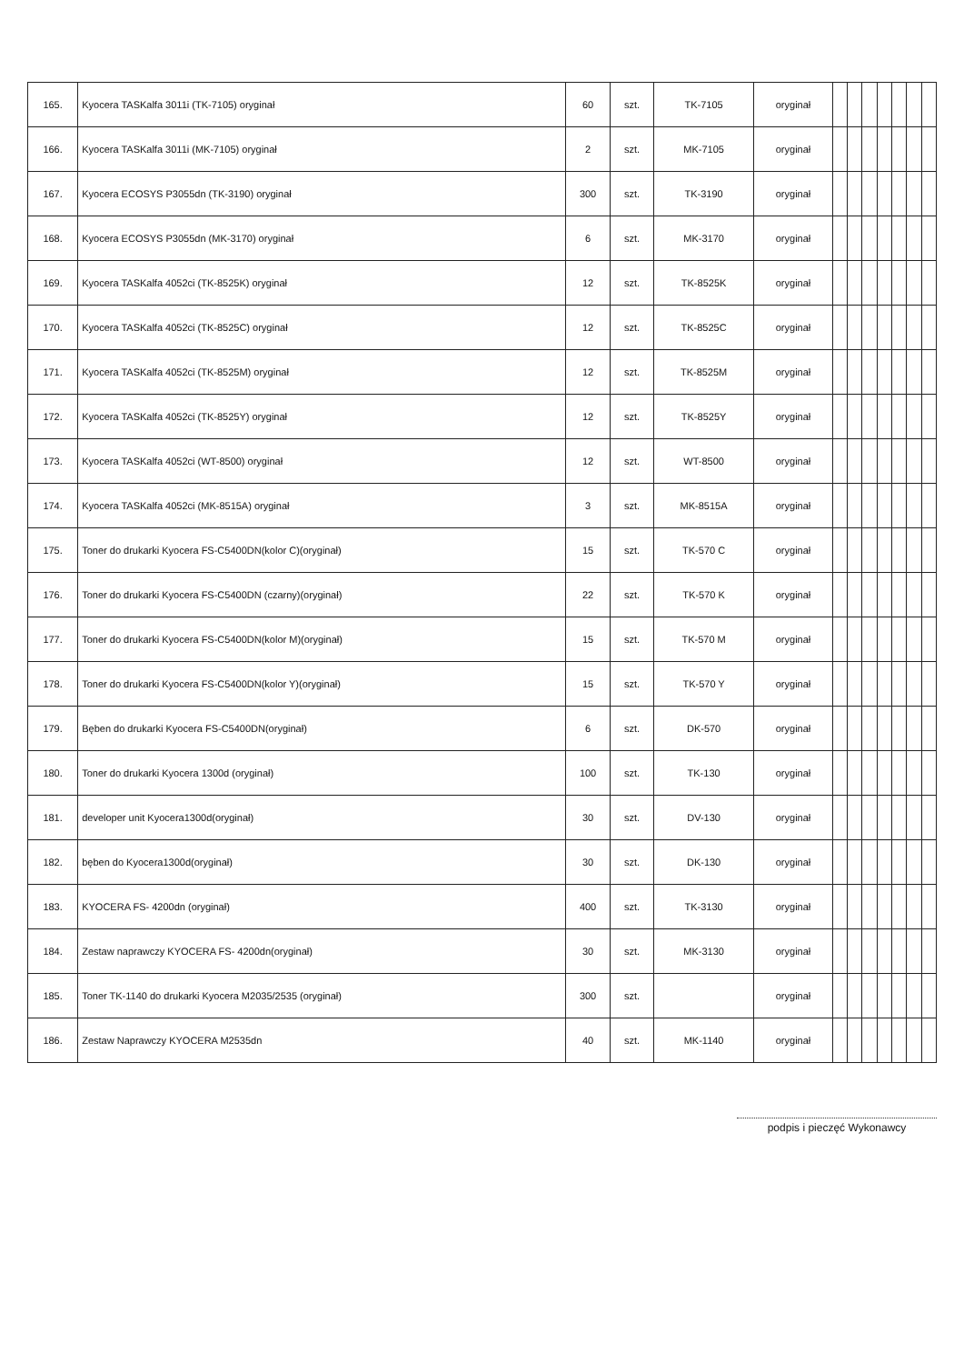| 165. | Kyocera TASKalfa 3011i (TK-7105) oryginał | 60 | szt. | TK-7105 | oryginał | | | | | | | |
| 166. | Kyocera TASKalfa 3011i (MK-7105) oryginał | 2 | szt. | MK-7105 | oryginał | | | | | | | |
| 167. | Kyocera ECOSYS P3055dn (TK-3190) oryginał | 300 | szt. | TK-3190 | oryginał | | | | | | | |
| 168. | Kyocera ECOSYS P3055dn (MK-3170) oryginał | 6 | szt. | MK-3170 | oryginał | | | | | | | |
| 169. | Kyocera TASKalfa 4052ci (TK-8525K) oryginał | 12 | szt. | TK-8525K | oryginał | | | | | | | |
| 170. | Kyocera TASKalfa 4052ci (TK-8525C) oryginał | 12 | szt. | TK-8525C | oryginał | | | | | | | |
| 171. | Kyocera TASKalfa 4052ci (TK-8525M) oryginał | 12 | szt. | TK-8525M | oryginał | | | | | | | |
| 172. | Kyocera TASKalfa 4052ci (TK-8525Y) oryginał | 12 | szt. | TK-8525Y | oryginał | | | | | | | |
| 173. | Kyocera TASKalfa 4052ci (WT-8500) oryginał | 12 | szt. | WT-8500 | oryginał | | | | | | | |
| 174. | Kyocera TASKalfa 4052ci (MK-8515A) oryginał | 3 | szt. | MK-8515A | oryginał | | | | | | | |
| 175. | Toner do drukarki Kyocera FS-C5400DN(kolor C)(oryginał) | 15 | szt. | TK-570 C | oryginał | | | | | | | |
| 176. | Toner do drukarki Kyocera FS-C5400DN (czarny)(oryginał) | 22 | szt. | TK-570 K | oryginał | | | | | | | |
| 177. | Toner do drukarki Kyocera FS-C5400DN(kolor M)(oryginał) | 15 | szt. | TK-570 M | oryginał | | | | | | | |
| 178. | Toner do drukarki Kyocera FS-C5400DN(kolor Y)(oryginał) | 15 | szt. | TK-570 Y | oryginał | | | | | | | |
| 179. | Bęben do drukarki Kyocera FS-C5400DN(oryginał) | 6 | szt. | DK-570 | oryginał | | | | | | | |
| 180. | Toner do drukarki Kyocera 1300d (oryginał) | 100 | szt. | TK-130 | oryginał | | | | | | | |
| 181. | developer unit Kyocera1300d(oryginał) | 30 | szt. | DV-130 | oryginał | | | | | | | |
| 182. | bęben do Kyocera1300d(oryginał) | 30 | szt. | DK-130 | oryginał | | | | | | | |
| 183. | KYOCERA FS- 4200dn (oryginał) | 400 | szt. | TK-3130 | oryginał | | | | | | | |
| 184. | Zestaw naprawczy KYOCERA FS- 4200dn(oryginał) | 30 | szt. | MK-3130 | oryginał | | | | | | | |
| 185. | Toner TK-1140 do drukarki Kyocera M2035/2535 (oryginał) | 300 | szt. | | oryginał | | | | | | | |
| 186. | Zestaw Naprawczy KYOCERA M2535dn | 40 | szt. | MK-1140 | oryginał | | | | | | | |
podpis i pieczęć Wykonawcy